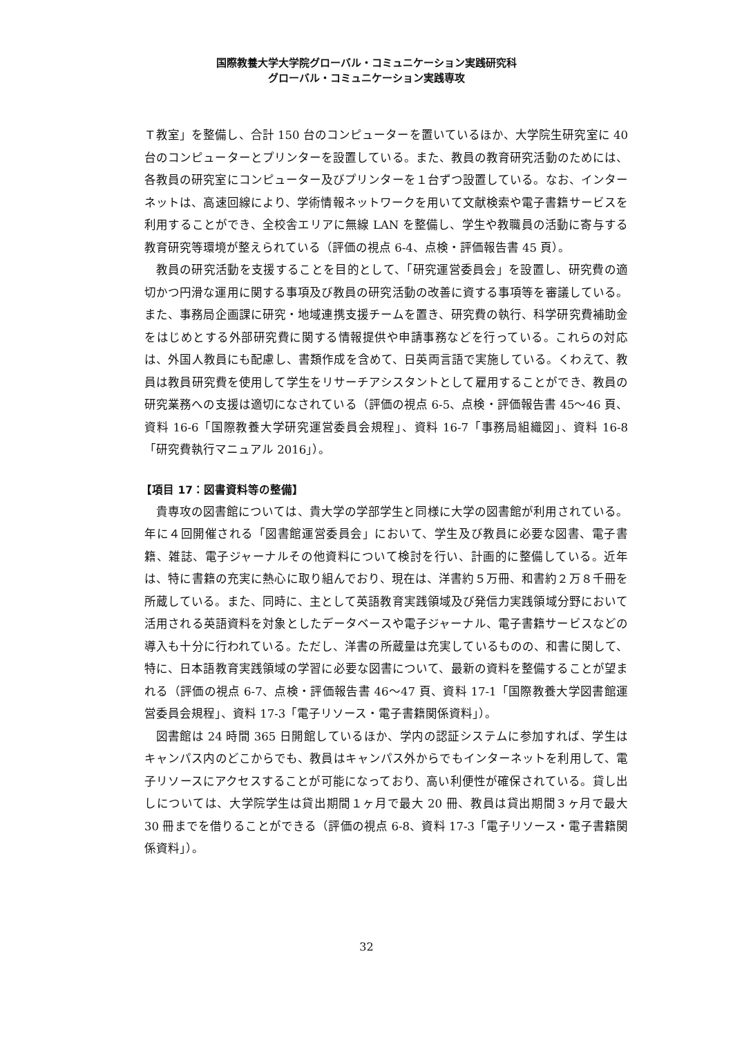国際教養大学大学院グローバル・コミュニケーション実践研究科
グローバル・コミュニケーション実践専攻
Ｔ教室」を整備し、合計 150 台のコンピューターを置いているほか、大学院生研究室に 40 台のコンピューターとプリンターを設置している。また、教員の教育研究活動のためには、各教員の研究室にコンピューター及びプリンターを１台ずつ設置している。なお、インターネットは、高速回線により、学術情報ネットワークを用いて文献検索や電子書籍サービスを利用することができ、全校舎エリアに無線 LAN を整備し、学生や教職員の活動に寄与する教育研究等環境が整えられている（評価の視点 6-4、点検・評価報告書 45 頁）。
教員の研究活動を支援することを目的として、「研究運営委員会」を設置し、研究費の適切かつ円滑な運用に関する事項及び教員の研究活動の改善に資する事項等を審議している。また、事務局企画課に研究・地域連携支援チームを置き、研究費の執行、科学研究費補助金をはじめとする外部研究費に関する情報提供や申請事務などを行っている。これらの対応は、外国人教員にも配慮し、書類作成を含めて、日英両言語で実施している。くわえて、教員は教員研究費を使用して学生をリサーチアシスタントとして雇用することができ、教員の研究業務への支援は適切になされている（評価の視点 6-5、点検・評価報告書 45～46 頁、資料 16-6「国際教養大学研究運営委員会規程」、資料 16-7「事務局組織図」、資料 16-8「研究費執行マニュアル 2016」）。
【項目 17：図書資料等の整備】
貴専攻の図書館については、貴大学の学部学生と同様に大学の図書館が利用されている。年に４回開催される「図書館運営委員会」において、学生及び教員に必要な図書、電子書籍、雑誌、電子ジャーナルその他資料について検討を行い、計画的に整備している。近年は、特に書籍の充実に熱心に取り組んでおり、現在は、洋書約５万冊、和書約２万８千冊を所蔵している。また、同時に、主として英語教育実践領域及び発信力実践領域分野において活用される英語資料を対象としたデータベースや電子ジャーナル、電子書籍サービスなどの導入も十分に行われている。ただし、洋書の所蔵量は充実しているものの、和書に関して、特に、日本語教育実践領域の学習に必要な図書について、最新の資料を整備することが望まれる（評価の視点 6-7、点検・評価報告書 46～47 頁、資料 17-1「国際教養大学図書館運営委員会規程」、資料 17-3「電子リソース・電子書籍関係資料」）。
図書館は 24 時間 365 日開館しているほか、学内の認証システムに参加すれば、学生はキャンパス内のどこからでも、教員はキャンパス外からでもインターネットを利用して、電子リソースにアクセスすることが可能になっており、高い利便性が確保されている。貸し出しについては、大学院学生は貸出期間１ヶ月で最大 20 冊、教員は貸出期間３ヶ月で最大 30 冊までを借りることができる（評価の視点 6-8、資料 17-3「電子リソース・電子書籍関係資料」）。
32